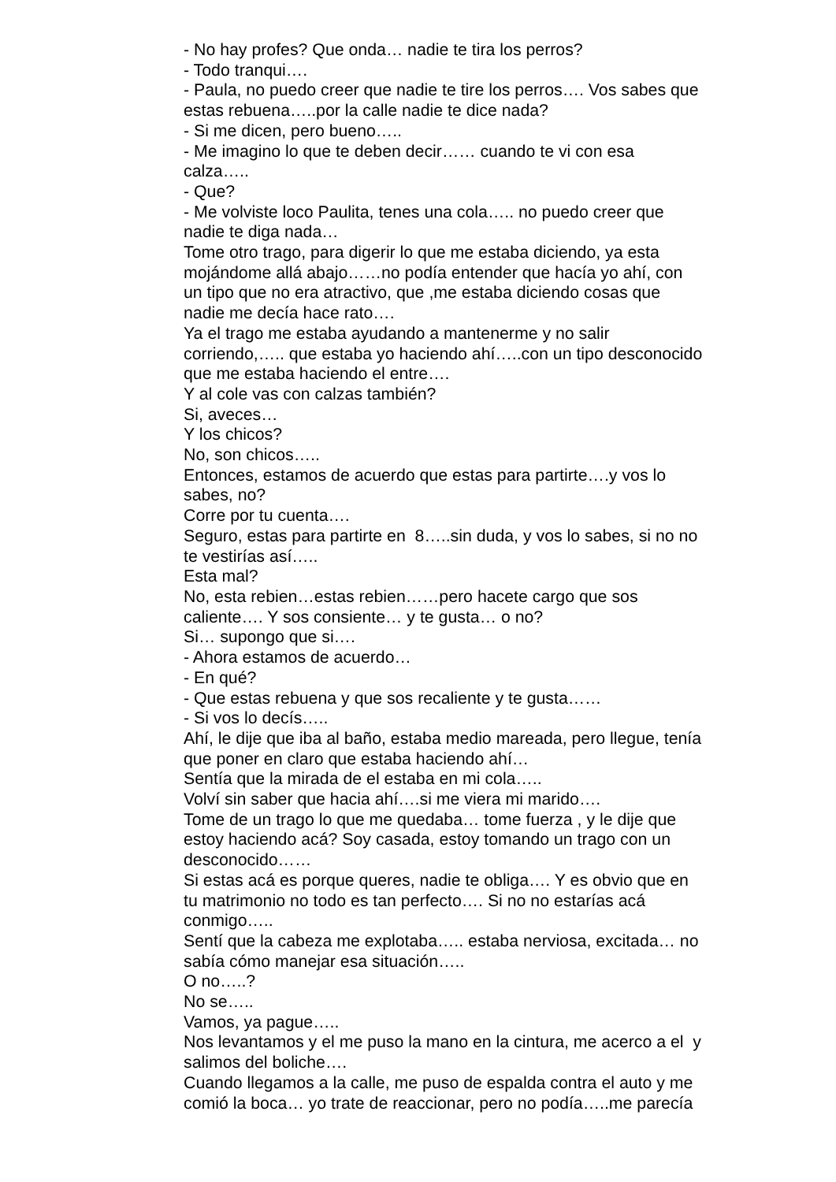- No hay profes? Que onda… nadie te tira los perros?
- Todo tranqui….
- Paula, no puedo creer que nadie te tire los perros…. Vos sabes que
estas rebuena…..por la calle nadie te dice nada?
- Si me dicen, pero bueno…..
- Me imagino lo que te deben decir…… cuando te vi con esa
calza…..
- Que?
- Me volviste loco Paulita, tenes una cola….. no puedo creer que
nadie te diga nada…
Tome otro trago, para digerir lo que me estaba diciendo, ya esta
mojándome allá abajo……no podía entender que hacía yo ahí, con
un tipo que no era atractivo, que ,me estaba diciendo cosas que
nadie me decía hace rato….
Ya el trago me estaba ayudando a mantenerme y no salir
corriendo,….. que estaba yo haciendo ahí…..con un tipo desconocido
que me estaba haciendo el entre….
Y al cole vas con calzas también?
Si, aveces…
Y los chicos?
No, son chicos…..
Entonces, estamos de acuerdo que estas para partirte….y vos lo
sabes, no?
Corre por tu cuenta….
Seguro, estas para partirte en 8…..sin duda, y vos lo sabes, si no no
te vestirías así…..
Esta mal?
No, esta rebien…estas rebien……pero hacete cargo que sos
caliente…. Y sos consiente… y te gusta… o no?
Si… supongo que si….
- Ahora estamos de acuerdo…
- En qué?
- Que estas rebuena y que sos recaliente y te gusta……
- Si vos lo decís…..
Ahí, le dije que iba al baño, estaba medio mareada, pero llegue, tenía
que poner en claro que estaba haciendo ahí…
Sentía que la mirada de el estaba en mi cola…..
Volví sin saber que hacia ahí….si me viera mi marido….
Tome de un trago lo que me quedaba… tome fuerza , y le dije que
estoy haciendo acá? Soy casada, estoy tomando un trago con un
desconocido……
Si estas acá es porque queres, nadie te obliga…. Y es obvio que en
tu matrimonio no todo es tan perfecto…. Si no no estarías acá
conmigo…..
Sentí que la cabeza me explotaba….. estaba nerviosa, excitada… no
sabía cómo manejar esa situación…..
O no…..?
No se…..
Vamos, ya pague…..
Nos levantamos y el me puso la mano en la cintura, me acerco a el y
salimos del boliche….
Cuando llegamos a la calle, me puso de espalda contra el auto y me
comió la boca… yo trate de reaccionar, pero no podía…..me parecía